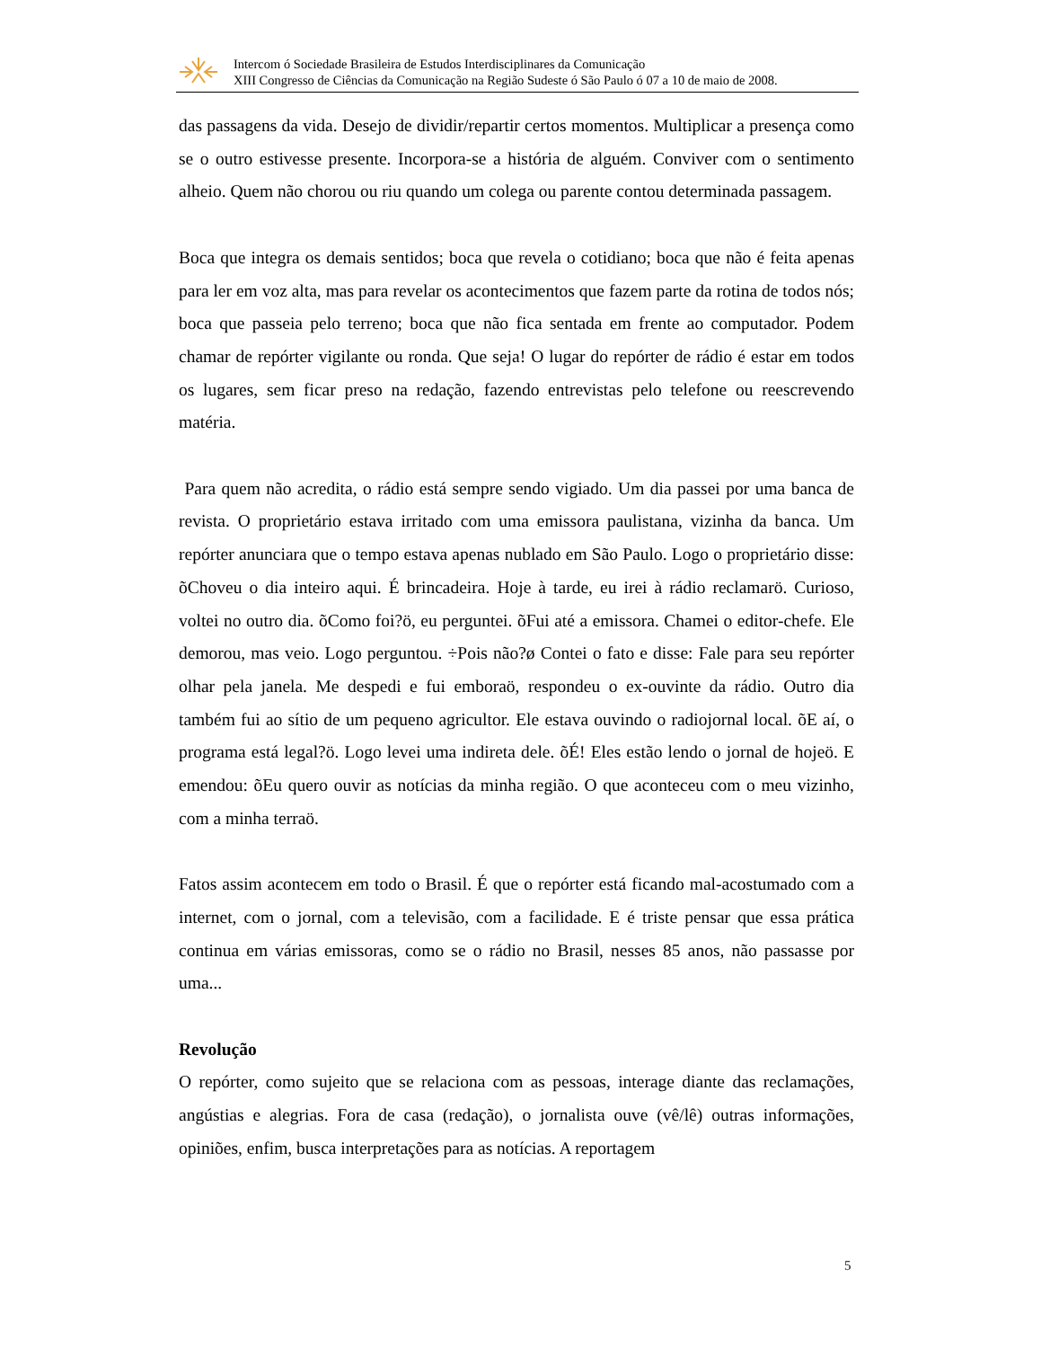Intercom ó Sociedade Brasileira de Estudos Interdisciplinares da Comunicação
XIII Congresso de Ciências da Comunicação na Região Sudeste ó São Paulo ó 07 a 10 de maio de 2008.
das passagens da vida. Desejo de dividir/repartir certos momentos. Multiplicar a presença como se o outro estivesse presente. Incorpora-se a história de alguém. Conviver com o sentimento alheio. Quem não chorou ou riu quando um colega ou parente contou determinada passagem.
Boca que integra os demais sentidos; boca que revela o cotidiano; boca que não é feita apenas para ler em voz alta, mas para revelar os acontecimentos que fazem parte da rotina de todos nós; boca que passeia pelo terreno; boca que não fica sentada em frente ao computador. Podem chamar de repórter vigilante ou ronda. Que seja! O lugar do repórter de rádio é estar em todos os lugares, sem ficar preso na redação, fazendo entrevistas pelo telefone ou reescrevendo matéria.
Para quem não acredita, o rádio está sempre sendo vigiado. Um dia passei por uma banca de revista. O proprietário estava irritado com uma emissora paulistana, vizinha da banca. Um repórter anunciara que o tempo estava apenas nublado em São Paulo. Logo o proprietário disse: õChoveu o dia inteiro aqui. É brincadeira. Hoje à tarde, eu irei à rádio reclamarö. Curioso, voltei no outro dia. õComo foi?ö, eu perguntei. õFui até a emissora. Chamei o editor-chefe. Ele demorou, mas veio. Logo perguntou. ÷Pois não?ø Contei o fato e disse: Fale para seu repórter olhar pela janela. Me despedi e fui emboraö, respondeu o ex-ouvinte da rádio. Outro dia também fui ao sítio de um pequeno agricultor. Ele estava ouvindo o radiojornal local. õE aí, o programa está legal?ö. Logo levei uma indireta dele. õÉ! Eles estão lendo o jornal de hojeö. E emendou: õEu quero ouvir as notícias da minha região. O que aconteceu com o meu vizinho, com a minha terraö.
Fatos assim acontecem em todo o Brasil. É que o repórter está ficando mal-acostumado com a internet, com o jornal, com a televisão, com a facilidade. E é triste pensar que essa prática continua em várias emissoras, como se o rádio no Brasil, nesses 85 anos, não passasse por uma...
Revolução
O repórter, como sujeito que se relaciona com as pessoas, interage diante das reclamações, angústias e alegrias. Fora de casa (redação), o jornalista ouve (vê/lê) outras informações, opiniões, enfim, busca interpretações para as notícias. A reportagem
5